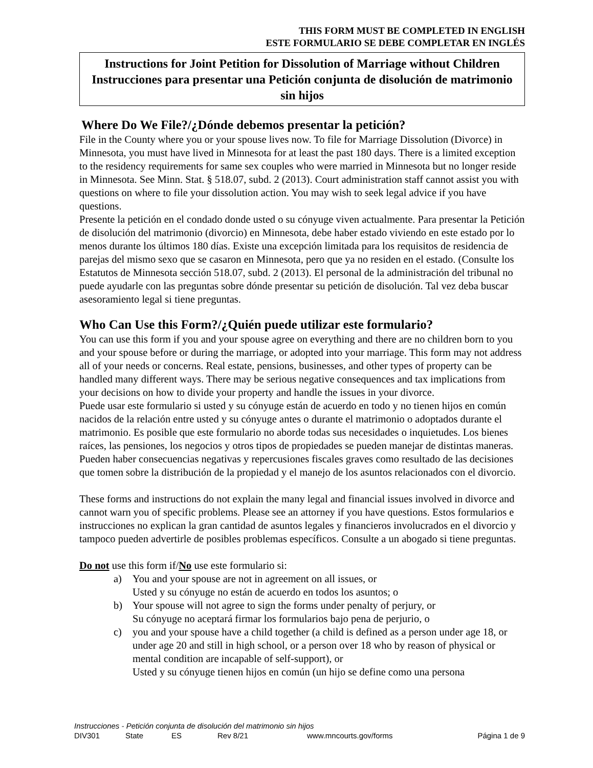THIS FORM MUST BE COMPLETED IN ENGLISH
ESTE FORMULARIO SE DEBE COMPLETAR EN INGLÉS
Instructions for Joint Petition for Dissolution of Marriage without Children
Instrucciones para presentar una Petición conjunta de disolución de matrimonio sin hijos
Where Do We File?/¿Dónde debemos presentar la petición?
File in the County where you or your spouse lives now. To file for Marriage Dissolution (Divorce) in Minnesota, you must have lived in Minnesota for at least the past 180 days. There is a limited exception to the residency requirements for same sex couples who were married in Minnesota but no longer reside in Minnesota. See Minn. Stat. § 518.07, subd. 2 (2013). Court administration staff cannot assist you with questions on where to file your dissolution action. You may wish to seek legal advice if you have questions.
Presente la petición en el condado donde usted o su cónyuge viven actualmente. Para presentar la Petición de disolución del matrimonio (divorcio) en Minnesota, debe haber estado viviendo en este estado por lo menos durante los últimos 180 días. Existe una excepción limitada para los requisitos de residencia de parejas del mismo sexo que se casaron en Minnesota, pero que ya no residen en el estado. (Consulte los Estatutos de Minnesota sección 518.07, subd. 2 (2013). El personal de la administración del tribunal no puede ayudarle con las preguntas sobre dónde presentar su petición de disolución. Tal vez deba buscar asesoramiento legal si tiene preguntas.
Who Can Use this Form?/¿Quién puede utilizar este formulario?
You can use this form if you and your spouse agree on everything and there are no children born to you and your spouse before or during the marriage, or adopted into your marriage. This form may not address all of your needs or concerns. Real estate, pensions, businesses, and other types of property can be handled many different ways. There may be serious negative consequences and tax implications from your decisions on how to divide your property and handle the issues in your divorce.
Puede usar este formulario si usted y su cónyuge están de acuerdo en todo y no tienen hijos en común nacidos de la relación entre usted y su cónyuge antes o durante el matrimonio o adoptados durante el matrimonio. Es posible que este formulario no aborde todas sus necesidades o inquietudes. Los bienes raíces, las pensiones, los negocios y otros tipos de propiedades se pueden manejar de distintas maneras. Pueden haber consecuencias negativas y repercusiones fiscales graves como resultado de las decisiones que tomen sobre la distribución de la propiedad y el manejo de los asuntos relacionados con el divorcio.
These forms and instructions do not explain the many legal and financial issues involved in divorce and cannot warn you of specific problems. Please see an attorney if you have questions. Estos formularios e instrucciones no explican la gran cantidad de asuntos legales y financieros involucrados en el divorcio y tampoco pueden advertirle de posibles problemas específicos. Consulte a un abogado si tiene preguntas.
Do not use this form if/No use este formulario si:
a) You and your spouse are not in agreement on all issues, or
Usted y su cónyuge no están de acuerdo en todos los asuntos; o
b) Your spouse will not agree to sign the forms under penalty of perjury, or
Su cónyuge no aceptará firmar los formularios bajo pena de perjurio, o
c) you and your spouse have a child together (a child is defined as a person under age 18, or under age 20 and still in high school, or a person over 18 who by reason of physical or mental condition are incapable of self-support), or
Usted y su cónyuge tienen hijos en común (un hijo se define como una persona
Instrucciones - Petición conjunta de disolución del matrimonio sin hijos
DIV301 State ES Rev 8/21 www.mncourts.gov/forms Página 1 de 9